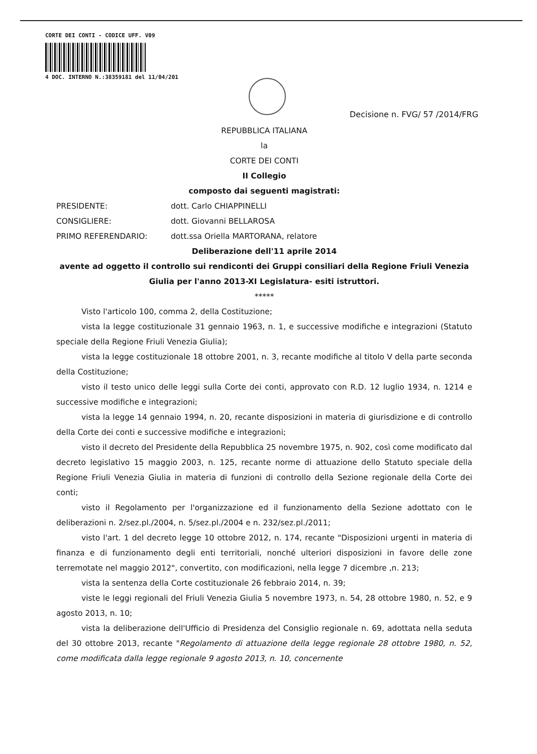CORTE DEI CONTI - CODICE UFF. V09
4 DOC. INTERNO N.:38359181 del 11/04/201
Decisione n. FVG/ 57 /2014/FRG
REPUBBLICA ITALIANA
la
CORTE DEI CONTI
II Collegio
composto dai seguenti magistrati:
PRESIDENTE: dott. Carlo CHIAPPINELLI
CONSIGLIERE: dott. Giovanni BELLAROSA
PRIMO REFERENDARIO: dott.ssa Oriella MARTORANA, relatore
Deliberazione dell'11 aprile 2014
avente ad oggetto il controllo sui rendiconti dei Gruppi consiliari della Regione Friuli Venezia Giulia per l'anno 2013-XI Legislatura- esiti istruttori.
*****
Visto l'articolo 100, comma 2, della Costituzione;
vista la legge costituzionale 31 gennaio 1963, n. 1, e successive modifiche e integrazioni (Statuto speciale della Regione Friuli Venezia Giulia);
vista la legge costituzionale 18 ottobre 2001, n. 3, recante modifiche al titolo V della parte seconda della Costituzione;
visto il testo unico delle leggi sulla Corte dei conti, approvato con R.D. 12 luglio 1934, n. 1214 e successive modifiche e integrazioni;
vista la legge 14 gennaio 1994, n. 20, recante disposizioni in materia di giurisdizione e di controllo della Corte dei conti e successive modifiche e integrazioni;
visto il decreto del Presidente della Repubblica 25 novembre 1975, n. 902, così come modificato dal decreto legislativo 15 maggio 2003, n. 125, recante norme di attuazione dello Statuto speciale della Regione Friuli Venezia Giulia in materia di funzioni di controllo della Sezione regionale della Corte dei conti;
visto il Regolamento per l'organizzazione ed il funzionamento della Sezione adottato con le deliberazioni n. 2/sez.pl./2004, n. 5/sez.pl./2004 e n. 232/sez.pl./2011;
visto l'art. 1 del decreto legge 10 ottobre 2012, n. 174, recante "Disposizioni urgenti in materia di finanza e di funzionamento degli enti territoriali, nonché ulteriori disposizioni in favore delle zone terremotate nel maggio 2012", convertito, con modificazioni, nella legge 7 dicembre ,n. 213;
vista la sentenza della Corte costituzionale 26 febbraio 2014, n. 39;
viste le leggi regionali del Friuli Venezia Giulia 5 novembre 1973, n. 54, 28 ottobre 1980, n. 52, e 9 agosto 2013, n. 10;
vista la deliberazione dell'Ufficio di Presidenza del Consiglio regionale n. 69, adottata nella seduta del 30 ottobre 2013, recante "Regolamento di attuazione della legge regionale 28 ottobre 1980, n. 52, come modificata dalla legge regionale 9 agosto 2013, n. 10, concernente